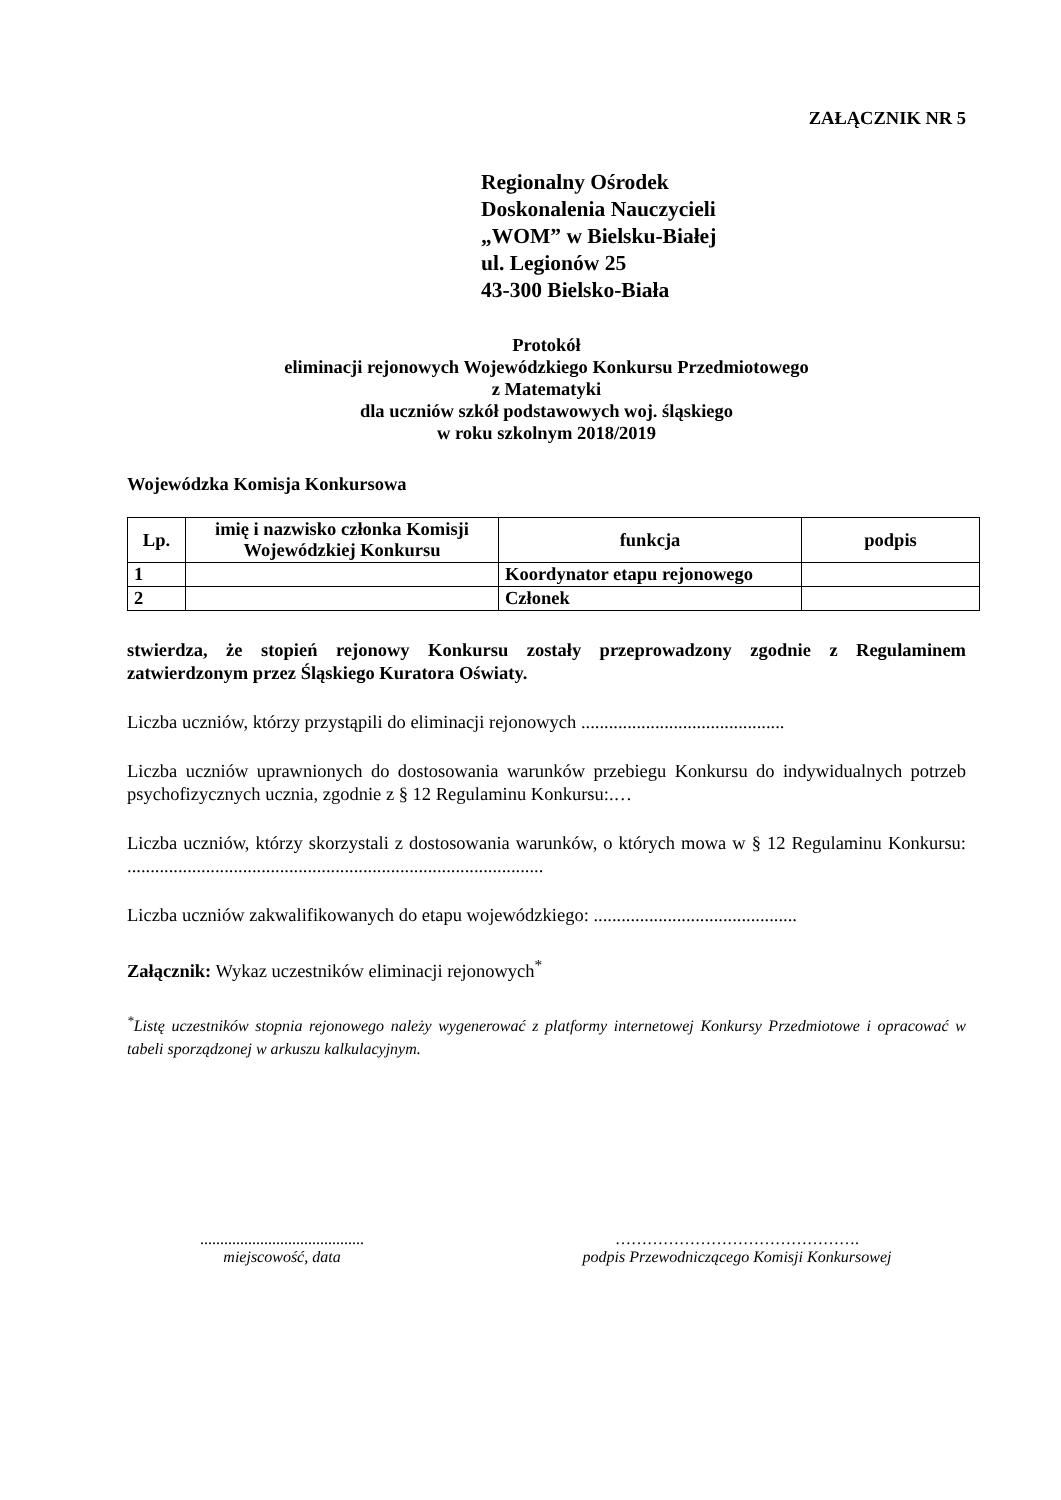ZAŁĄCZNIK NR 5
Regionalny Ośrodek
Doskonalenia Nauczycieli
„WOM” w Bielsku-Białej
ul. Legionów 25
43-300 Bielsko-Biała
Protokół
eliminacji rejonowych Wojewódzkiego Konkursu Przedmiotowego
z Matematyki
dla uczniów szkół podstawowych woj. śląskiego
w roku szkolnym 2018/2019
Wojewódzka Komisja Konkursowa
| Lp. | imię i nazwisko członka Komisji Wojewódzkiej Konkursu | funkcja | podpis |
| --- | --- | --- | --- |
| 1 | | Koordynator etapu rejonowego | |
| 2 | | Członek | |
stwierdza, że stopień rejonowy Konkursu zostały przeprowadzony zgodnie z Regulaminem zatwierdzonym przez Śląskiego Kuratora Oświaty.
Liczba uczniów, którzy przystąpili do eliminacji rejonowych ............................................
Liczba uczniów uprawnionych do dostosowania warunków przebiegu Konkursu do indywidualnych potrzeb psychofizycznych ucznia, zgodnie z § 12 Regulaminu Konkursu:.…
Liczba uczniów, którzy skorzystali z dostosowania warunków, o których mowa w § 12 Regulaminu Konkursu: ..........................................................................................
Liczba uczniów zakwalifikowanych do etapu wojewódzkiego: ............................................
Załącznik: Wykaz uczestników eliminacji rejonowych<sup>*</sup>
<sup>*</sup> Listę uczestników stopnia rejonowego należy wygenerować z platformy internetowej Konkursy Przedmiotowe i opracować w tabeli sporządzonej w arkuszu kalkulacyjnym.
.........................................
miejscowość, data
……………………………………….
podpis Przewodniczącego Komisji Konkursowej